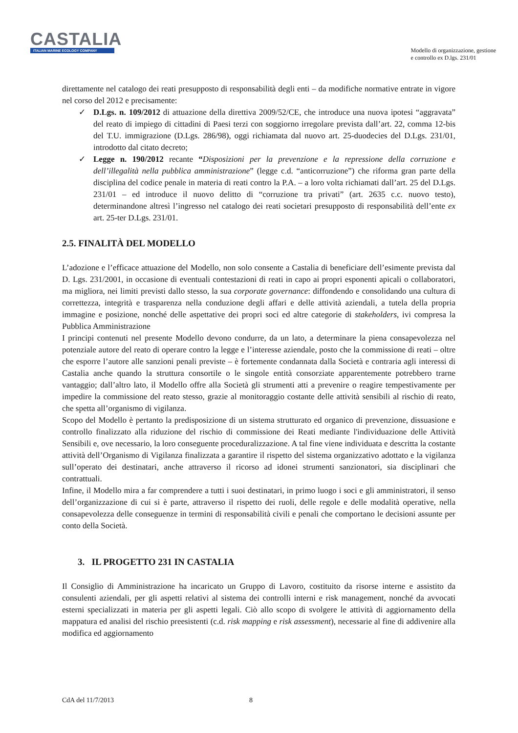CASTALIA
ITALIAN MARINE ECOLOGY COMPANY
Modello di organizzazione, gestione
e controllo ex D.lgs. 231/01
direttamente nel catalogo dei reati presupposto di responsabilità degli enti – da modifiche normative entrate in vigore nel corso del 2012 e precisamente:
✓ D.Lgs. n. 109/2012 di attuazione della direttiva 2009/52/CE, che introduce una nuova ipotesi “aggravata” del reato di impiego di cittadini di Paesi terzi con soggiorno irregolare prevista dall’art. 22, comma 12-bis del T.U. immigrazione (D.Lgs. 286/98), oggi richiamata dal nuovo art. 25-duodecies del D.Lgs. 231/01, introdotto dal citato decreto;
✓ Legge n. 190/2012 recante “Disposizioni per la prevenzione e la repressione della corruzione e dell’illegalità nella pubblica amministrazione” (legge c.d. “anticorruzione”) che riforma gran parte della disciplina del codice penale in materia di reati contro la P.A. – a loro volta richiamati dall’art. 25 del D.Lgs. 231/01 – ed introduce il nuovo delitto di “corruzione tra privati” (art. 2635 c.c. nuovo testo), determinandone altresì l’ingresso nel catalogo dei reati societari presupposto di responsabilità dell’ente ex art. 25-ter D.Lgs. 231/01.
2.5. FINALITÀ DEL MODELLO
L’adozione e l’efficace attuazione del Modello, non solo consente a Castalia di beneficiare dell’esimente prevista dal D. Lgs. 231/2001, in occasione di eventuali contestazioni di reati in capo ai propri esponenti apicali o collaboratori, ma migliora, nei limiti previsti dallo stesso, la sua corporate governance: diffondendo e consolidando una cultura di correttezza, integrità e trasparenza nella conduzione degli affari e delle attività aziendali, a tutela della propria immagine e posizione, nonché delle aspettative dei propri soci ed altre categorie di stakeholders, ivi compresa la Pubblica Amministrazione
I principi contenuti nel presente Modello devono condurre, da un lato, a determinare la piena consapevolezza nel potenziale autore del reato di operare contro la legge e l’interesse aziendale, posto che la commissione di reati – oltre che esporre l’autore alle sanzioni penali previste – è fortemente condannata dalla Società e contraria agli interessi di Castalia anche quando la struttura consortile o le singole entità consorziate apparentemente potrebbero trarne vantaggio; dall’altro lato, il Modello offre alla Società gli strumenti atti a prevenire o reagire tempestivamente per impedire la commissione del reato stesso, grazie al monitoraggio costante delle attività sensibili al rischio di reato, che spetta all’organismo di vigilanza.
Scopo del Modello è pertanto la predisposizione di un sistema strutturato ed organico di prevenzione, dissuasione e controllo finalizzato alla riduzione del rischio di commissione dei Reati mediante l'individuazione delle Attività Sensibili e, ove necessario, la loro conseguente proceduralizzazione. A tal fine viene individuata e descritta la costante attività dell’Organismo di Vigilanza finalizzata a garantire il rispetto del sistema organizzativo adottato e la vigilanza sull’operato dei destinatari, anche attraverso il ricorso ad idonei strumenti sanzionatori, sia disciplinari che contrattuali.
Infine, il Modello mira a far comprendere a tutti i suoi destinatari, in primo luogo i soci e gli amministratori, il senso dell’organizzazione di cui si è parte, attraverso il rispetto dei ruoli, delle regole e delle modalità operative, nella consapevolezza delle conseguenze in termini di responsabilità civili e penali che comportano le decisioni assunte per conto della Società.
3. IL PROGETTO 231 IN CASTALIA
Il Consiglio di Amministrazione ha incaricato un Gruppo di Lavoro, costituito da risorse interne e assistito da consulenti aziendali, per gli aspetti relativi al sistema dei controlli interni e risk management, nonché da avvocati esterni specializzati in materia per gli aspetti legali. Ciò allo scopo di svolgere le attività di aggiornamento della mappatura ed analisi del rischio preesistenti (c.d. risk mapping e risk assessment), necessarie al fine di addivenire alla modifica ed aggiornamento
CdA del 11/7/2013 8